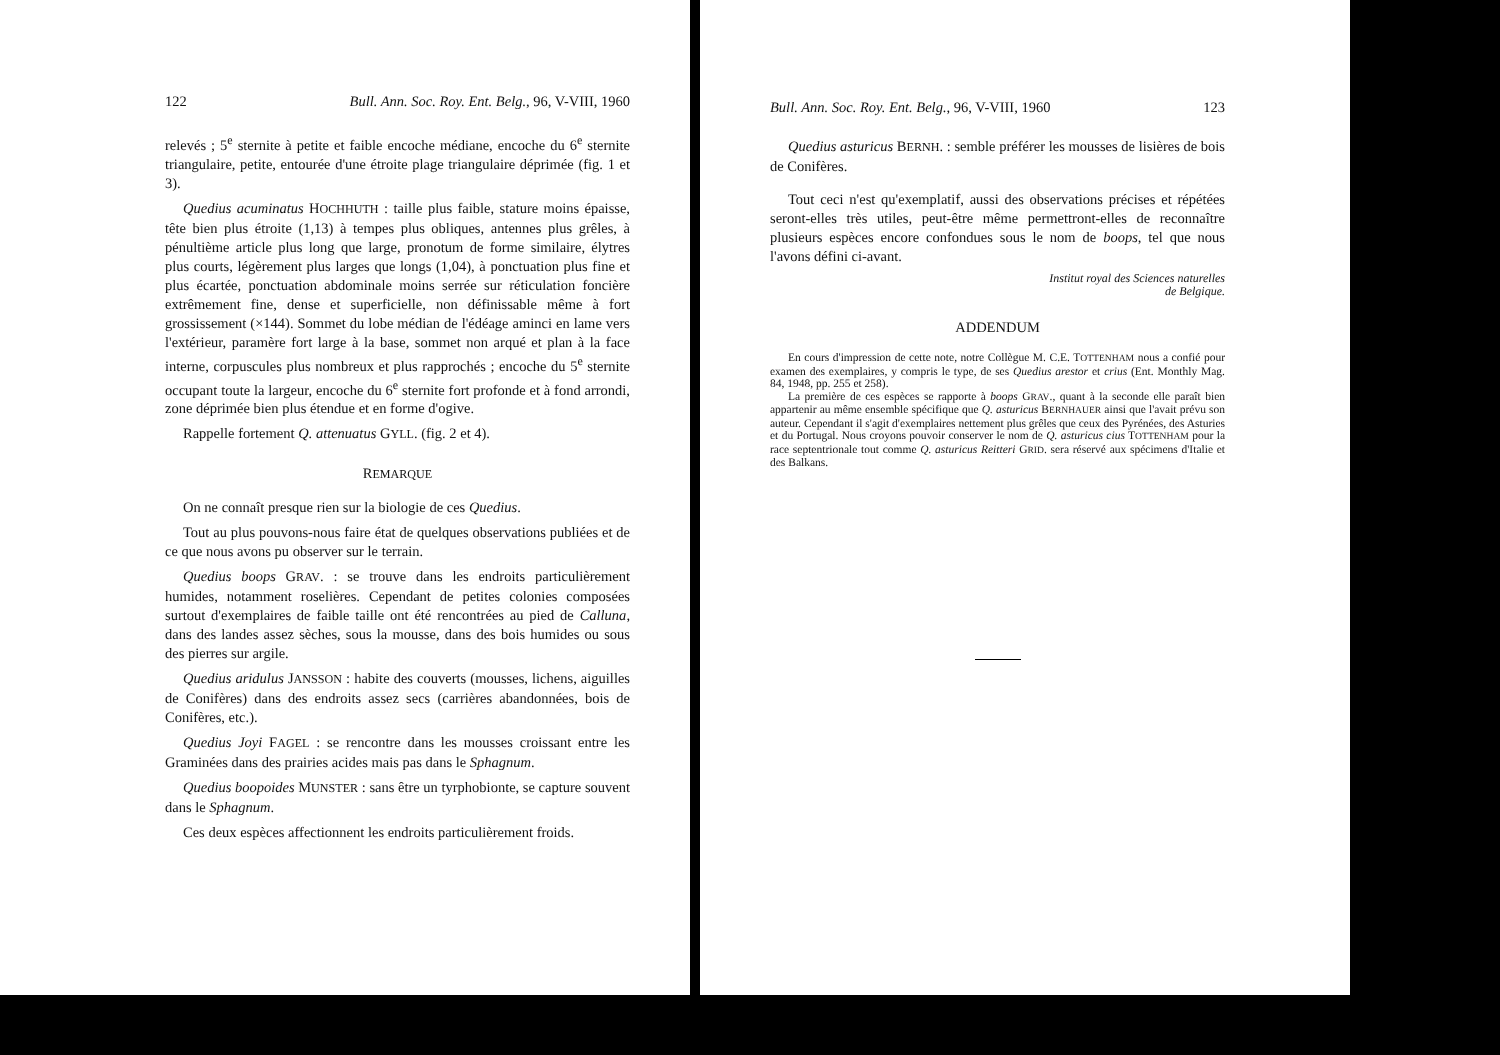122 Bull. Ann. Soc. Roy. Ent. Belg., 96, V-VIII, 1960
relevés ; 5<sup>e</sup> sternite à petite et faible encoche médiane, encoche du 6<sup>e</sup> sternite triangulaire, petite, entourée d'une étroite plage triangulaire déprimée (fig. 1 et 3).
Quedius acuminatus HOCHHUTH : taille plus faible, stature moins épaisse, tête bien plus étroite (1,13) à tempes plus obliques, antennes plus grêles, à pénultième article plus long que large, pronotum de forme similaire, élytres plus courts, légèrement plus larges que longs (1,04), à ponctuation plus fine et plus écartée, ponctuation abdominale moins serrée sur réticulation foncière extrêmement fine, dense et superficielle, non définissable même à fort grossissement (×144). Sommet du lobe médian de l'édéage aminci en lame vers l'extérieur, paramère fort large à la base, sommet non arqué et plan à la face interne, corpuscules plus nombreux et plus rapprochés ; encoche du 5<sup>e</sup> sternite occupant toute la largeur, encoche du 6<sup>e</sup> sternite fort profonde et à fond arrondi, zone déprimée bien plus étendue et en forme d'ogive.
Rappelle fortement Q. attenuatus GYLL. (fig. 2 et 4).
REMARQUE
On ne connaît presque rien sur la biologie de ces Quedius.
Tout au plus pouvons-nous faire état de quelques observations publiées et de ce que nous avons pu observer sur le terrain.
Quedius boops GRAV. : se trouve dans les endroits particulièrement humides, notamment roselières. Cependant de petites colonies composées surtout d'exemplaires de faible taille ont été rencontrées au pied de Calluna, dans des landes assez sèches, sous la mousse, dans des bois humides ou sous des pierres sur argile.
Quedius aridulus JANSSON : habite des couverts (mousses, lichens, aiguilles de Conifères) dans des endroits assez secs (carrières abandonnées, bois de Conifères, etc.).
Quedius Joyi FAGEL : se rencontre dans les mousses croissant entre les Graminées dans des prairies acides mais pas dans le Sphagnum.
Quedius boopoides MUNSTER : sans être un tyrphobionte, se capture souvent dans le Sphagnum.
Ces deux espèces affectionnent les endroits particulièrement froids.
Bull. Ann. Soc. Roy. Ent. Belg., 96, V-VIII, 1960 123
Quedius asturicus BERNH. : semble préférer les mousses de lisières de bois de Conifères.
Tout ceci n'est qu'exemplatif, aussi des observations précises et répétées seront-elles très utiles, peut-être même permettront-elles de reconnaître plusieurs espèces encore confondues sous le nom de boops, tel que nous l'avons défini ci-avant.
Institut royal des Sciences naturelles
de Belgique.
ADDENDUM
En cours d'impression de cette note, notre Collègue M. C.E. TOTTENHAM nous a confié pour examen des exemplaires, y compris le type, de ses Quedius arestor et crius (Ent. Monthly Mag. 84, 1948, pp. 255 et 258).
La première de ces espèces se rapporte à boops GRAV., quant à la seconde elle paraît bien appartenir au même ensemble spécifique que Q. asturicus BERNHAUER ainsi que l'avait prévu son auteur. Cependant il s'agit d'exemplaires nettement plus grêles que ceux des Pyrénées, des Asturies et du Portugal. Nous croyons pouvoir conserver le nom de Q. asturicus cius TOTTENHAM pour la race septentrionale tout comme Q. asturicus Reitteri GRID. sera réservé aux spécimens d'Italie et des Balkans.